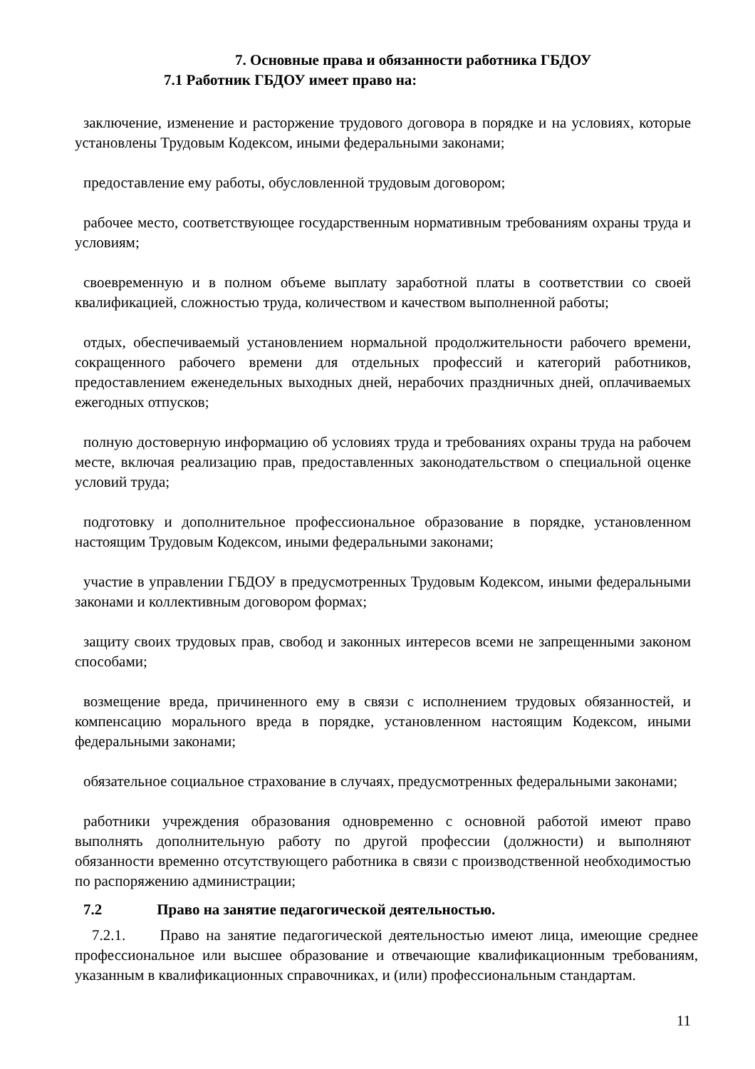7. Основные права и обязанности работника ГБДОУ
7.1 Работник ГБДОУ имеет право на:
заключение, изменение и расторжение трудового договора в порядке и на условиях, которые установлены Трудовым Кодексом, иными федеральными законами;
предоставление ему работы, обусловленной трудовым договором;
рабочее место, соответствующее государственным нормативным требованиям охраны труда и условиям;
своевременную и в полном объеме выплату заработной платы в соответствии со своей квалификацией, сложностью труда, количеством и качеством выполненной работы;
отдых, обеспечиваемый установлением нормальной продолжительности рабочего времени, сокращенного рабочего времени для отдельных профессий и категорий работников, предоставлением еженедельных выходных дней, нерабочих праздничных дней, оплачиваемых ежегодных отпусков;
полную достоверную информацию об условиях труда и требованиях охраны труда на рабочем месте, включая реализацию прав, предоставленных законодательством о специальной оценке условий труда;
подготовку и дополнительное профессиональное образование в порядке, установленном настоящим Трудовым Кодексом, иными федеральными законами;
участие в управлении ГБДОУ в предусмотренных Трудовым Кодексом, иными федеральными законами и коллективным договором формах;
защиту своих трудовых прав, свобод и законных интересов всеми не запрещенными законом способами;
возмещение вреда, причиненного ему в связи с исполнением трудовых обязанностей, и компенсацию морального вреда в порядке, установленном настоящим Кодексом, иными федеральными законами;
обязательное социальное страхование в случаях, предусмотренных федеральными законами;
работники учреждения образования одновременно с основной работой имеют право выполнять дополнительную работу по другой профессии (должности) и выполняют обязанности временно отсутствующего работника в связи с производственной необходимостью по распоряжению администрации;
7.2 Право на занятие педагогической деятельностью.
7.2.1. Право на занятие педагогической деятельностью имеют лица, имеющие среднее профессиональное или высшее образование и отвечающие квалификационным требованиям, указанным в квалификационных справочниках, и (или) профессиональным стандартам.
11